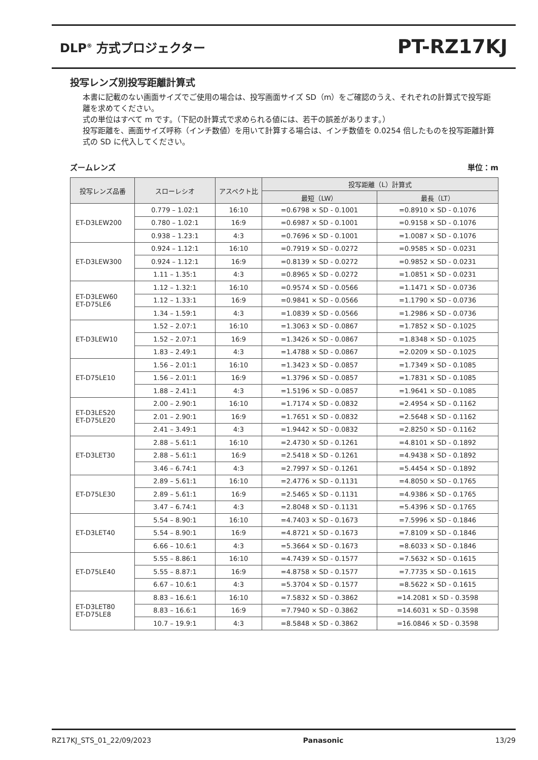DLP<sup>®</sup> 方式プロジェクター
PT-RZ17KJ
投写レンズ別投写距離計算式
本書に記載のない画面サイズでご使用の場合は、投写画面サイズ SD（m）をご確認のうえ、それぞれの計算式で投写距離を求めてください。
式の単位はすべて m です。（下記の計算式で求められる値には、若干の誤差があります。）
投写距離を、画面サイズ呼称（インチ数値）を用いて計算する場合は、インチ数値を 0.0254 倍したものを投写距離計算式の SD に代入してください。
ズームレンズ 単位：m
| 投写レンズ品番 | スローレシオ | アスペクト比 | 投写距離（L）計算式 | |
| --- | --- | --- | --- | --- |
| | | | 最短（LW） | 最長（LT） |
| ET-D3LEW200 | 0.779 – 1.02:1 | 16:10 | =0.6798 × SD - 0.1001 | =0.8910 × SD - 0.1076 |
| | 0.780 – 1.02:1 | 16:9 | =0.6987 × SD - 0.1001 | =0.9158 × SD - 0.1076 |
| | 0.938 – 1.23:1 | 4:3 | =0.7696 × SD - 0.1001 | =1.0087 × SD - 0.1076 |
| ET-D3LEW300 | 0.924 – 1.12:1 | 16:10 | =0.7919 × SD - 0.0272 | =0.9585 × SD - 0.0231 |
| | 0.924 – 1.12:1 | 16:9 | =0.8139 × SD - 0.0272 | =0.9852 × SD - 0.0231 |
| | 1.11 – 1.35:1 | 4:3 | =0.8965 × SD - 0.0272 | =1.0851 × SD - 0.0231 |
| ET-D3LEW60 ET-D75LE6 | 1.12 – 1.32:1 | 16:10 | =0.9574 × SD - 0.0566 | =1.1471 × SD - 0.0736 |
| | 1.12 – 1.33:1 | 16:9 | =0.9841 × SD - 0.0566 | =1.1790 × SD - 0.0736 |
| | 1.34 – 1.59:1 | 4:3 | =1.0839 × SD - 0.0566 | =1.2986 × SD - 0.0736 |
| ET-D3LEW10 | 1.52 – 2.07:1 | 16:10 | =1.3063 × SD - 0.0867 | =1.7852 × SD - 0.1025 |
| | 1.52 – 2.07:1 | 16:9 | =1.3426 × SD - 0.0867 | =1.8348 × SD - 0.1025 |
| | 1.83 – 2.49:1 | 4:3 | =1.4788 × SD - 0.0867 | =2.0209 × SD - 0.1025 |
| ET-D75LE10 | 1.56 – 2.01:1 | 16:10 | =1.3423 × SD - 0.0857 | =1.7349 × SD - 0.1085 |
| | 1.56 – 2.01:1 | 16:9 | =1.3796 × SD - 0.0857 | =1.7831 × SD - 0.1085 |
| | 1.88 – 2.41:1 | 4:3 | =1.5196 × SD - 0.0857 | =1.9641 × SD - 0.1085 |
| ET-D3LES20 ET-D75LE20 | 2.00 – 2.90:1 | 16:10 | =1.7174 × SD - 0.0832 | =2.4954 × SD - 0.1162 |
| | 2.01 – 2.90:1 | 16:9 | =1.7651 × SD - 0.0832 | =2.5648 × SD - 0.1162 |
| | 2.41 – 3.49:1 | 4:3 | =1.9442 × SD - 0.0832 | =2.8250 × SD - 0.1162 |
| ET-D3LET30 | 2.88 – 5.61:1 | 16:10 | =2.4730 × SD - 0.1261 | =4.8101 × SD - 0.1892 |
| | 2.88 – 5.61:1 | 16:9 | =2.5418 × SD - 0.1261 | =4.9438 × SD - 0.1892 |
| | 3.46 – 6.74:1 | 4:3 | =2.7997 × SD - 0.1261 | =5.4454 × SD - 0.1892 |
| ET-D75LE30 | 2.89 – 5.61:1 | 16:10 | =2.4776 × SD - 0.1131 | =4.8050 × SD - 0.1765 |
| | 2.89 – 5.61:1 | 16:9 | =2.5465 × SD - 0.1131 | =4.9386 × SD - 0.1765 |
| | 3.47 – 6.74:1 | 4:3 | =2.8048 × SD - 0.1131 | =5.4396 × SD - 0.1765 |
| ET-D3LET40 | 5.54 – 8.90:1 | 16:10 | =4.7403 × SD - 0.1673 | =7.5996 × SD - 0.1846 |
| | 5.54 – 8.90:1 | 16:9 | =4.8721 × SD - 0.1673 | =7.8109 × SD - 0.1846 |
| | 6.66 – 10.6:1 | 4:3 | =5.3664 × SD - 0.1673 | =8.6033 × SD - 0.1846 |
| ET-D75LE40 | 5.55 – 8.86:1 | 16:10 | =4.7439 × SD - 0.1577 | =7.5632 × SD - 0.1615 |
| | 5.55 – 8.87:1 | 16:9 | =4.8758 × SD - 0.1577 | =7.7735 × SD - 0.1615 |
| | 6.67 – 10.6:1 | 4:3 | =5.3704 × SD - 0.1577 | =8.5622 × SD - 0.1615 |
| ET-D3LET80 ET-D75LE8 | 8.83 – 16.6:1 | 16:10 | =7.5832 × SD - 0.3862 | =14.2081 × SD - 0.3598 |
| | 8.83 – 16.6:1 | 16:9 | =7.7940 × SD - 0.3862 | =14.6031 × SD - 0.3598 |
| | 10.7 – 19.9:1 | 4:3 | =8.5848 × SD - 0.3862 | =16.0846 × SD - 0.3598 |
RZ17KJ_STS_01_22/09/2023 Panasonic 13/29